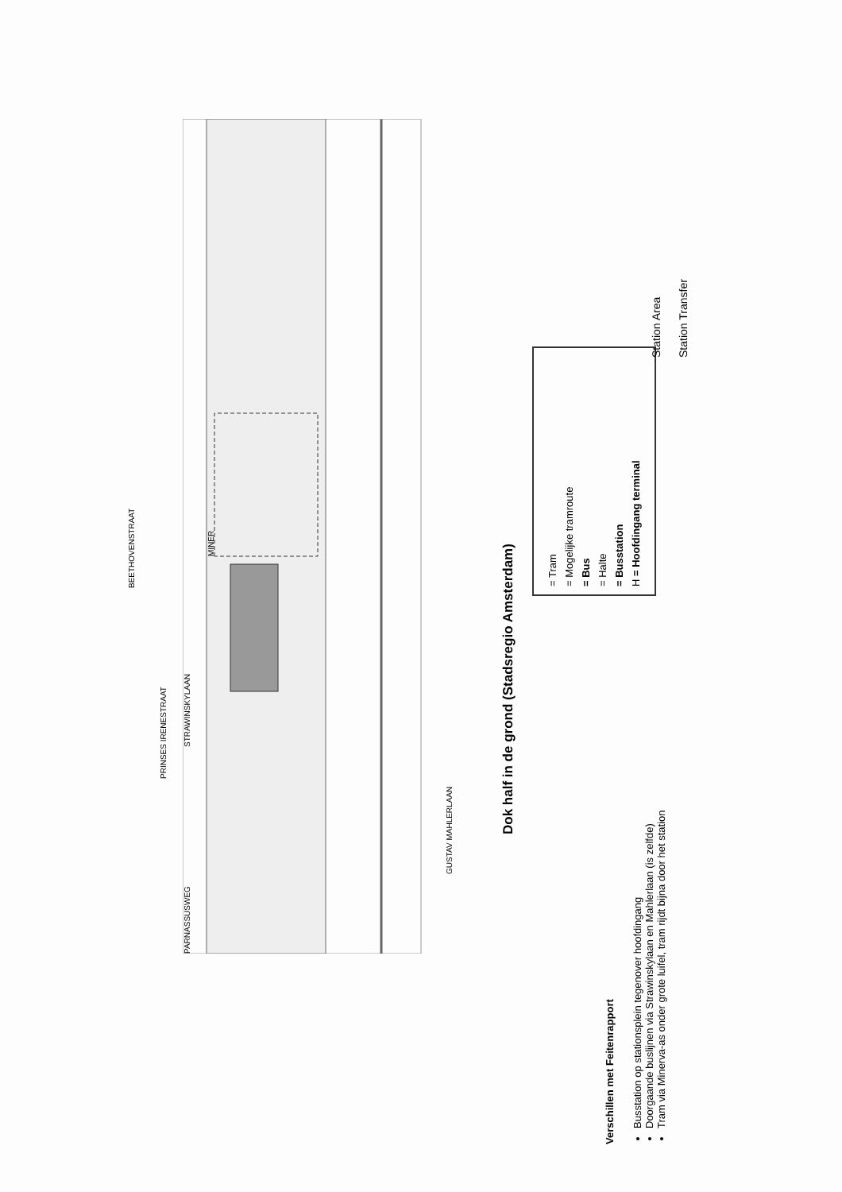PRINSES IRENESTRAAT
MINER
GUSTAV MAHLERLAAN
BEETHOVENSTRAAT
STRAWINSKYLAAN
PARNASSUSWEG
Dok half in de grond (Stadsregio Amsterdam)
Verschillen met Feitenrapport
Busstation op stationsplein tegenover hoofdingang
Doorgaande buslijnen via Strawinskylaan en Mahlerlaan (is zelfde)
Tram via Minerva-as onder grote luifel, tram rijdt bijna door het station
= Tram
= Mogelijke tramroute
= Bus
= Halte
= Busstation
H = Hoofdingang terminal
Station Area
Station Transfer